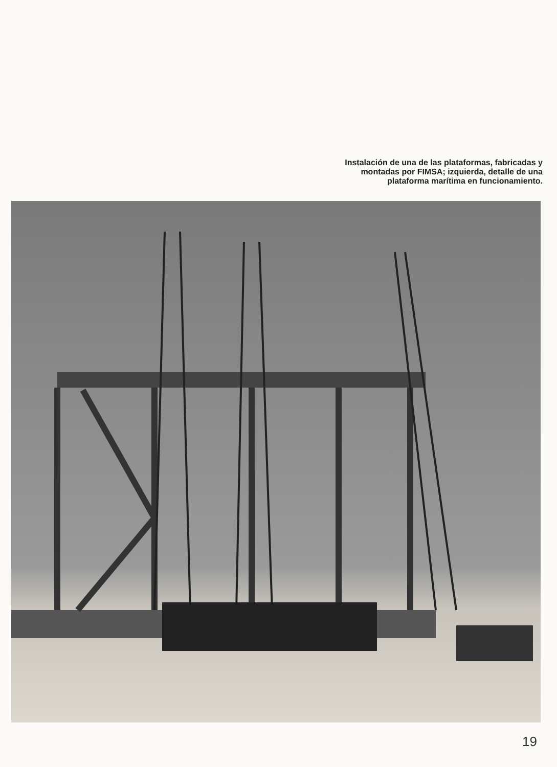Instalación de una de las plataformas, fabricadas y
montadas por FIMSA; izquierda, detalle de una
plataforma marítima en funcionamiento.
19